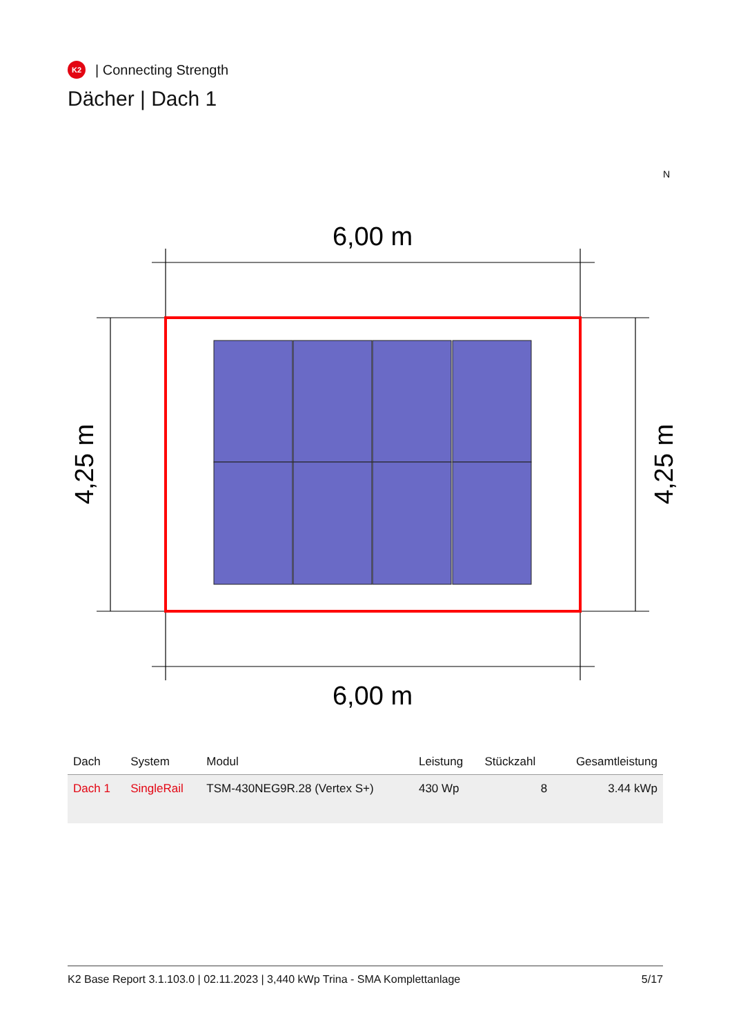K2
| Connecting Strength
Dächer | Dach 1
N
6,00 m
6,00 m
4,25 m
4,25 m
| Dach | System | Modul | Leistung | Stückzahl | Gesamtleistung |
| --- | --- | --- | --- | --- | --- |
| Dach 1 | SingleRail | TSM-430NEG9R.28 (Vertex S+) | 430 Wp | 8 | 3.44 kWp |
K2 Base Report 3.1.103.0 | 02.11.2023 | 3,440 kWp Trina - SMA Komplettanlage 5/17